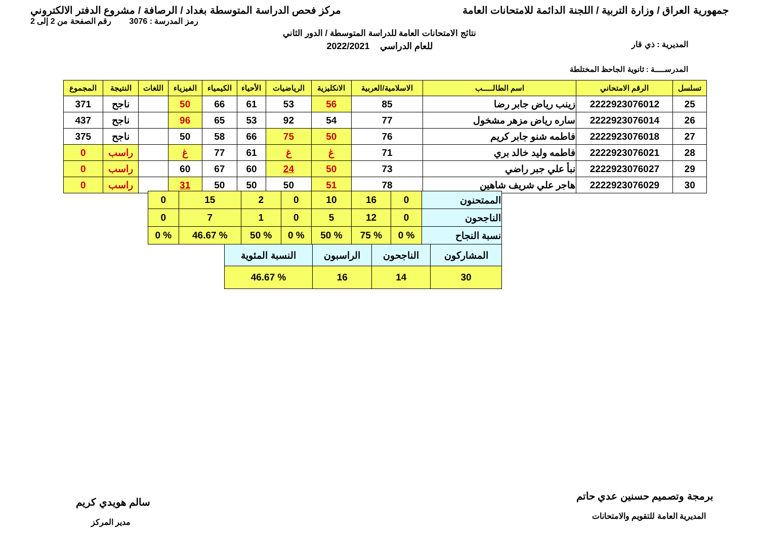جمهورية العراق / وزارة التربية / اللجنة الدائمة للامتحانات العامة مركز فحص الدراسة المتوسطة بغداد / الرصافة / مشروع الدفتر الالكتروني
رمز المدرسة : 3076 رقم الصفحة من 2 إلى 2
نتائج الامتحانات العامة للدراسة المتوسطة / الدور الثاني
المديرية : ذي قار
للعام الدراسي 2022/2021
المدرســـــة : ثانوية الجاحظ المختلطة
| تسلسل | الرقم الامتحاني | اسم الطالـــــب | الاسلامية/العربية | الانكليزية | الرياضيات | الأحياء | الكيمياء | الفيزياء | اللغات | النتيجة | المجموع |
| --- | --- | --- | --- | --- | --- | --- | --- | --- | --- | --- | --- |
| 25 | 2222923076012 | زينب رياض جابر رضا | 85 | 56 | 53 | 61 | 66 | 50 | | ناجح | 371 |
| 26 | 2222923076014 | ساره رياض مزهر مشخول | 77 | 54 | 92 | 53 | 65 | 96 | | ناجح | 437 |
| 27 | 2222923076018 | فاطمه شنو جابر كريم | 76 | 50 | 75 | 66 | 58 | 50 | | ناجح | 375 |
| 28 | 2222923076021 | فاطمه وليد خالد بري | 71 | غ | غ | 61 | 77 | غ | | راسب | 0 |
| 29 | 2222923076027 | نبأ علي جبر راضي | 73 | 50 | 24 | 60 | 67 | 60 | | راسب | 0 |
| 30 | 2222923076029 | هاجر علي شريف شاهين | 78 | 51 | 50 | 50 | 50 | 31 | | راسب | 0 |
| الممتحنون | 0 | 16 | 10 | 0 | 2 | 15 | 0 |
| الناجحون | 0 | 12 | 5 | 0 | 1 | 7 | 0 |
| نسبة النجاح | % 0 | % 75 | % 50 | % 0 | % 50 | % 46.67 | % 0 |
| المشاركون | الناجحون | الراسبون | النسبة المئوية |
| 30 | 14 | 16 | % 46.67 |
برمجة وتصميم حسنين عدي حاتم
المديرية العامة للتقويم والامتحانات
سالم هويدي كريم
مدير المركز